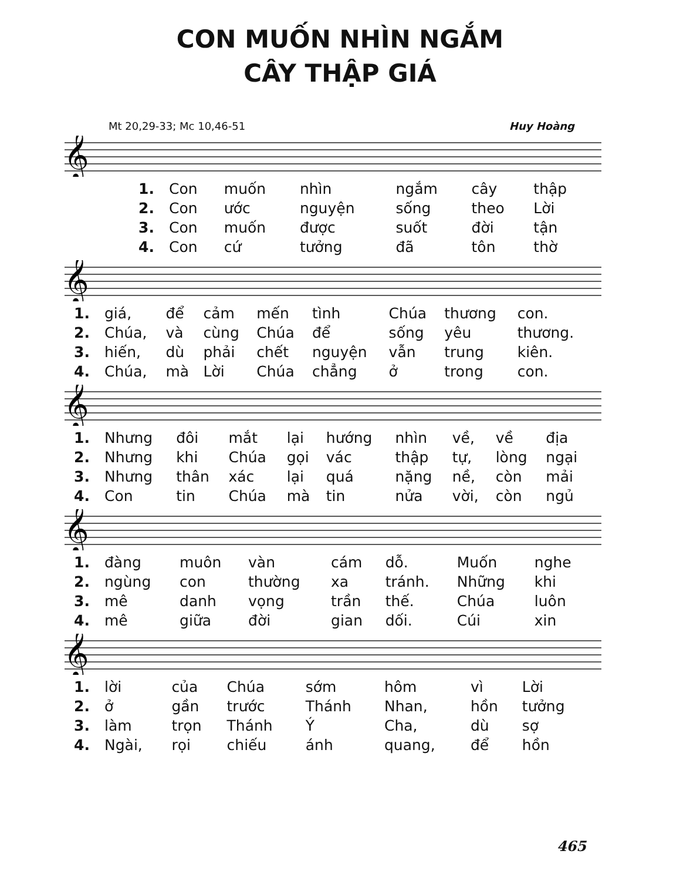CON MUỐN NHÌN NGẮM
CÂY THẬP GIÁ
Mt 20,29-33; Mc 10,46-51 Huy Hoàng
𝄞
| 1. | Con | muốn | nhìn | ngắm | cây | thập |
| 2. | Con | ước | nguyện | sống | theo | Lời |
| 3. | Con | muốn | được | suốt | đời | tận |
| 4. | Con | cứ | tưởng | đã | tôn | thờ |
𝄞
| 1. | giá, | để | cảm | mến | tình | Chúa | thương | con. |
| 2. | Chúa, | và | cùng | Chúa | để | sống | yêu | thương. |
| 3. | hiến, | dù | phải | chết | nguyện | vẫn | trung | kiên. |
| 4. | Chúa, | mà | Lời | Chúa | chẳng | ở | trong | con. |
𝄞
| 1. | Nhưng | đôi | mắt | lại | hướng | nhìn | về, | về | địa |
| 2. | Nhưng | khi | Chúa | gọi | vác | thập | tự, | lòng | ngại |
| 3. | Nhưng | thân | xác | lại | quá | nặng | nề, | còn | mải |
| 4. | Con | tin | Chúa | mà | tin | nửa | vời, | còn | ngủ |
𝄞
| 1. | đàng | muôn | vàn | cám | dỗ. | Muốn | nghe |
| 2. | ngùng | con | thường | xa | tránh. | Những | khi |
| 3. | mê | danh | vọng | trần | thế. | Chúa | luôn |
| 4. | mê | giữa | đời | gian | dối. | Cúi | xin |
𝄞
| 1. | lời | của | Chúa | sớm | hôm | vì | Lời |
| 2. | ở | gần | trước | Thánh | Nhan, | hồn | tưởng |
| 3. | làm | trọn | Thánh | Ý | Cha, | dù | sợ |
| 4. | Ngài, | rọi | chiếu | ánh | quang, | để | hồn |
465